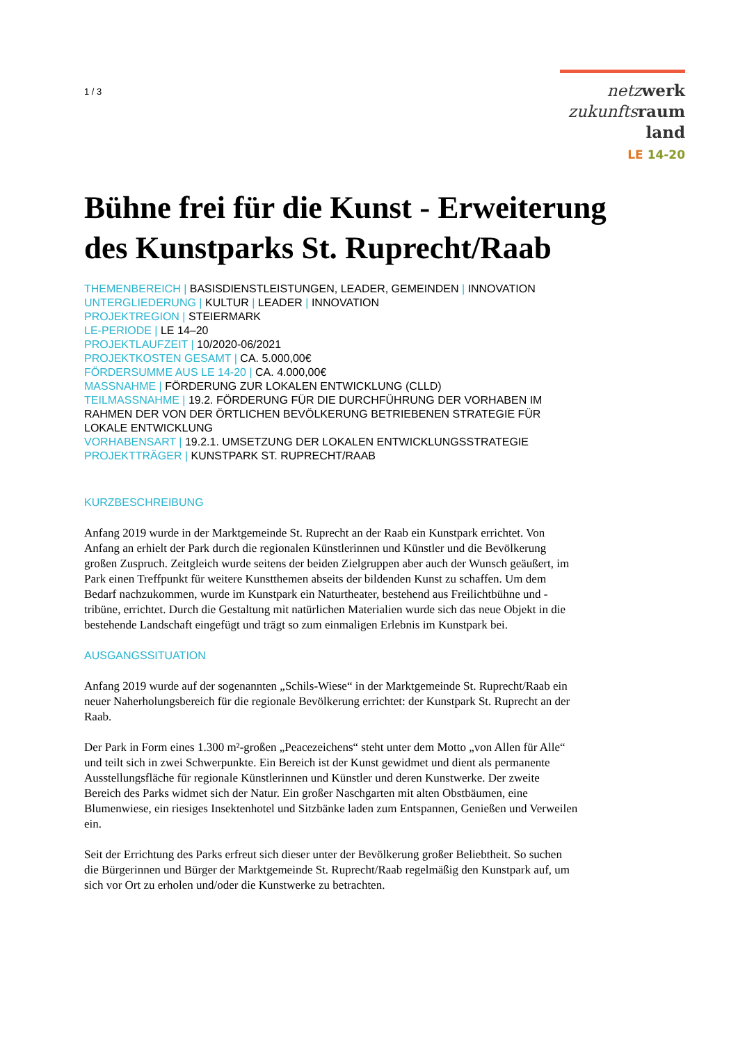1 / 3
netz werk
zukunfts raum
land
LE 14-20
Bühne frei für die Kunst - Erweiterung des Kunstparks St. Ruprecht/Raab
THEMENBEREICH | BASISDIENSTLEISTUNGEN, LEADER, GEMEINDEN | INNOVATION
UNTERGLIEDERUNG | KULTUR | LEADER | INNOVATION
PROJEKTREGION | STEIERMARK
LE-PERIODE | LE 14–20
PROJEKTLAUFZEIT | 10/2020-06/2021
PROJEKTKOSTEN GESAMT | CA. 5.000,00€
FÖRDERSUMME AUS LE 14-20 | CA. 4.000,00€
MASSNAHME | FÖRDERUNG ZUR LOKALEN ENTWICKLUNG (CLLD)
TEILMASSNAHME | 19.2. FÖRDERUNG FÜR DIE DURCHFÜHRUNG DER VORHABEN IM RAHMEN DER VON DER ÖRTLICHEN BEVÖLKERUNG BETRIEBENEN STRATEGIE FÜR LOKALE ENTWICKLUNG
VORHABENSART | 19.2.1. UMSETZUNG DER LOKALEN ENTWICKLUNGSSTRATEGIE
PROJEKTTRÄGER | KUNSTPARK ST. RUPRECHT/RAAB
KURZBESCHREIBUNG
Anfang 2019 wurde in der Marktgemeinde St. Ruprecht an der Raab ein Kunstpark errichtet. Von Anfang an erhielt der Park durch die regionalen Künstlerinnen und Künstler und die Bevölkerung großen Zuspruch. Zeitgleich wurde seitens der beiden Zielgruppen aber auch der Wunsch geäußert, im Park einen Treffpunkt für weitere Kunstthemen abseits der bildenden Kunst zu schaffen. Um dem Bedarf nachzukommen, wurde im Kunstpark ein Naturtheater, bestehend aus Freilichtbühne und -tribüne, errichtet. Durch die Gestaltung mit natürlichen Materialien wurde sich das neue Objekt in die bestehende Landschaft eingefügt und trägt so zum einmaligen Erlebnis im Kunstpark bei.
AUSGANGSSITUATION
Anfang 2019 wurde auf der sogenannten „Schils-Wiese“ in der Marktgemeinde St. Ruprecht/Raab ein neuer Naherholungsbereich für die regionale Bevölkerung errichtet: der Kunstpark St. Ruprecht an der Raab.
Der Park in Form eines 1.300 m²-großen „Peacezeichens“ steht unter dem Motto „von Allen für Alle“ und teilt sich in zwei Schwerpunkte. Ein Bereich ist der Kunst gewidmet und dient als permanente Ausstellungsfläche für regionale Künstlerinnen und Künstler und deren Kunstwerke. Der zweite Bereich des Parks widmet sich der Natur. Ein großer Naschgarten mit alten Obstbäumen, eine Blumenwiese, ein riesiges Insektenhotel und Sitzbänke laden zum Entspannen, Genießen und Verweilen ein.
Seit der Errichtung des Parks erfreut sich dieser unter der Bevölkerung großer Beliebtheit. So suchen die Bürgerinnen und Bürger der Marktgemeinde St. Ruprecht/Raab regelmäßig den Kunstpark auf, um sich vor Ort zu erholen und/oder die Kunstwerke zu betrachten.